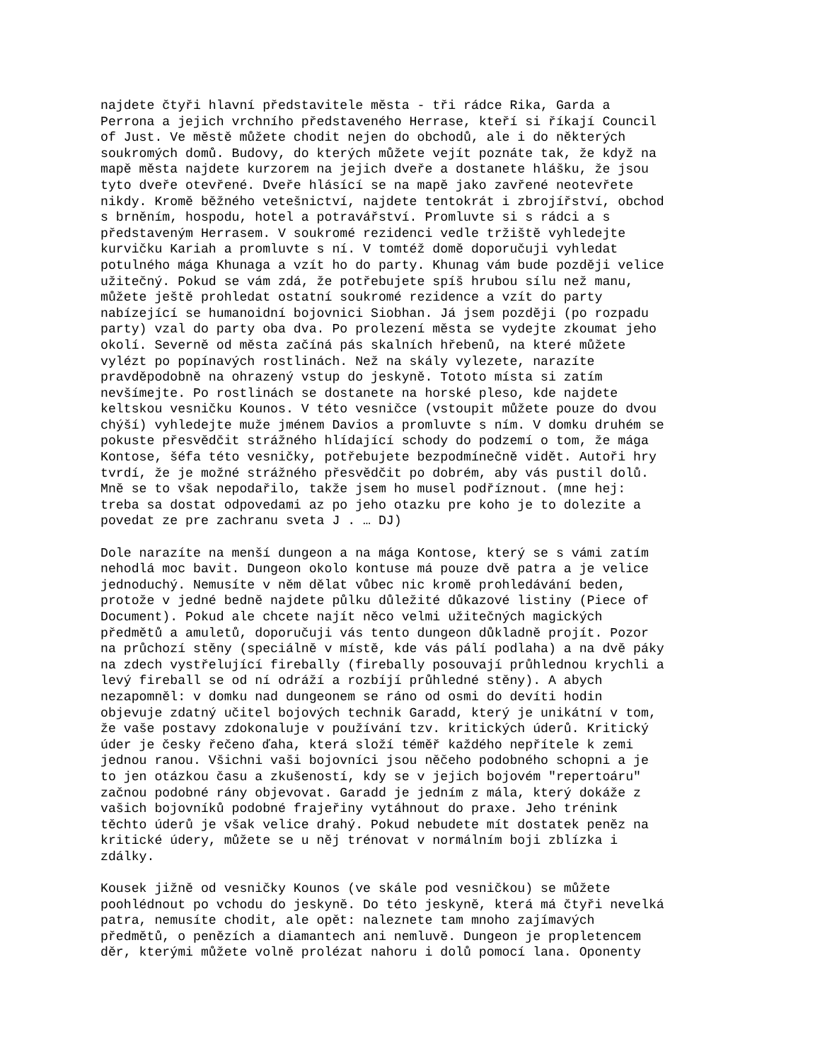najdete čtyři hlavní představitele města - tři rádce Rika, Garda a Perrona a jejich vrchního představeného Herrase, kteří si říkají Council of Just. Ve městě můžete chodit nejen do obchodů, ale i do některých soukromých domů. Budovy, do kterých můžete vejít poznáte tak, že když na mapě města najdete kurzorem na jejich dveře a dostanete hlášku, že jsou tyto dveře otevřené. Dveře hlásící se na mapě jako zavřené neotevřete nikdy. Kromě běžného vetešnictví, najdete tentokrát i zbrojířství, obchod s brněním, hospodu, hotel a potravářství. Promluvte si s rádci a s představeným Herrasem. V soukromé rezidenci vedle tržiště vyhledejte kurvičku Kariah a promluvte s ní. V tomtéž domě doporučuji vyhledat potulného mága Khunaga a vzít ho do party. Khunag vám bude později velice užitečný. Pokud se vám zdá, že potřebujete spíš hrubou sílu než manu, můžete ještě prohledat ostatní soukromé rezidence a vzít do party nabízející se humanoidní bojovnici Siobhan. Já jsem později (po rozpadu party) vzal do party oba dva. Po prolezení města se vydejte zkoumat jeho okolí. Severně od města začíná pás skalních hřebenů, na které můžete vylézt po popínavých rostlinách. Než na skály vylezete, narazíte pravděpodobně na ohrazený vstup do jeskyně. Tototo místa si zatím nevšímejte. Po rostlinách se dostanete na horské pleso, kde najdete keltskou vesničku Kounos. V této vesničce (vstoupit můžete pouze do dvou chýší) vyhledejte muže jménem Davios a promluvte s ním. V domku druhém se pokuste přesvědčit strážného hlídající schody do podzemí o tom, že mága Kontose, šéfa této vesničky, potřebujete bezpodmínečně vidět. Autoři hry tvrdí, že je možné strážného přesvědčit po dobrém, aby vás pustil dolů. Mně se to však nepodařilo, takže jsem ho musel podříznout. (mne hej: treba sa dostat odpovedami az po jeho otazku pre koho je to dolezite a povedat ze pre zachranu sveta J . … DJ)
Dole narazíte na menší dungeon a na mága Kontose, který se s vámi zatím nehodlá moc bavit. Dungeon okolo kontuse má pouze dvě patra a je velice jednoduchý. Nemusíte v něm dělat vůbec nic kromě prohledávání beden, protože v jedné bedně najdete půlku důležité důkazové listiny (Piece of Document). Pokud ale chcete najít něco velmi užitečných magických předmětů a amuletů, doporučuji vás tento dungeon důkladně projít. Pozor na průchozí stěny (speciálně v místě, kde vás pálí podlaha) a na dvě páky na zdech vystřelující firebally (firebally posouvají průhlednou krychli a levý fireball se od ní odráží a rozbíjí průhledné stěny). A abych nezapomněl: v domku nad dungeonem se ráno od osmi do devíti hodin objevuje zdatný učitel bojových technik Garadd, který je unikátní v tom, že vaše postavy zdokonaluje v používání tzv. kritických úderů. Kritický úder je česky řečeno ďaha, která složí téměř každého nepřítele k zemi jednou ranou. Všichni vaši bojovníci jsou něčeho podobného schopni a je to jen otázkou času a zkušeností, kdy se v jejich bojovém "repertoáru" začnou podobné rány objevovat. Garadd je jedním z mála, který dokáže z vašich bojovníků podobné frajeřiny vytáhnout do praxe. Jeho trénink těchto úderů je však velice drahý. Pokud nebudete mít dostatek peněz na kritické údery, můžete se u něj trénovat v normálním boji zblízka i zdálky.
Kousek jižně od vesničky Kounos (ve skále pod vesničkou) se můžete poohlédnout po vchodu do jeskyně. Do této jeskyně, která má čtyři nevelká patra, nemusíte chodit, ale opět: naleznete tam mnoho zajímavých předmětů, o penězích a diamantech ani nemluvě. Dungeon je propletencem děr, kterými můžete volně prolézat nahoru i dolů pomocí lana. Oponenty